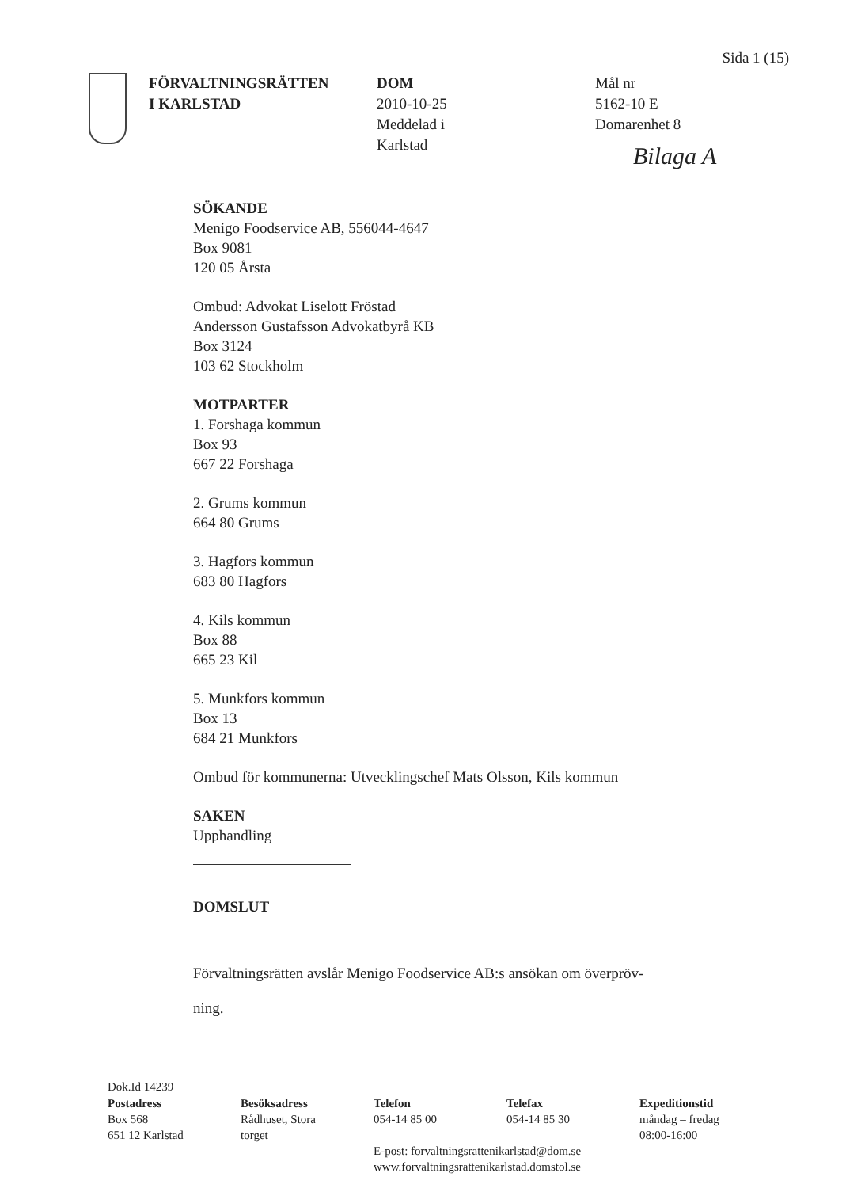Sida 1 (15)
FÖRVALTNINGSRÄTTEN
I KARLSTAD
DOM
2010-10-25
Meddelad i
Karlstad
Mål nr
5162-10 E
Domarenhet 8
Bilaga A
SÖKANDE
Menigo Foodservice AB, 556044-4647
Box 9081
120 05 Årsta
Ombud: Advokat Liselott Fröstad
Andersson Gustafsson Advokatbyrå KB
Box 3124
103 62 Stockholm
MOTPARTER
1. Forshaga kommun
Box 93
667 22 Forshaga
2. Grums kommun
664 80 Grums
3. Hagfors kommun
683 80 Hagfors
4. Kils kommun
Box 88
665 23 Kil
5. Munkfors kommun
Box 13
684 21 Munkfors
Ombud för kommunerna: Utvecklingschef Mats Olsson, Kils kommun
SAKEN
Upphandling
DOMSLUT
Förvaltningsrätten avslår Menigo Foodservice AB:s ansökan om överpröv-
ning.
Dok.Id 14239
Postadress
Box 568
651 12 Karlstad
Besöksadress
Rådhuset, Stora
torget
Telefon
054-14 85 00
Telefax
054-14 85 30
Expeditionstid
måndag – fredag
08:00-16:00
E-post: forvaltningsrattenikarlstad@dom.se
www.forvaltningsrattenikarlstad.domstol.se